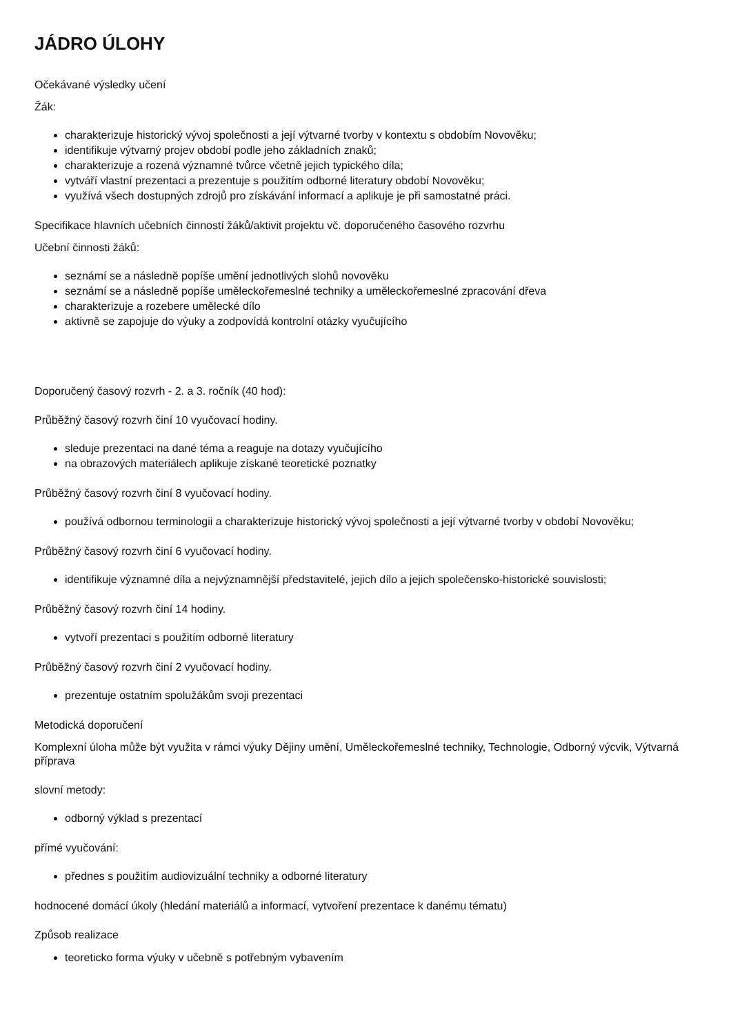JÁDRO ÚLOHY
Očekávané výsledky učení
Žák:
charakterizuje historický vývoj společnosti a její výtvarné tvorby v kontextu s obdobím Novověku;
identifikuje výtvarný projev období podle jeho základních znaků;
charakterizuje a rozená významné tvůrce včetně jejich typického díla;
vytváří vlastní prezentaci a prezentuje s použitím odborné literatury období Novověku;
využívá všech dostupných zdrojů pro získávání informací a aplikuje je při samostatné práci.
Specifikace hlavních učebních činností žáků/aktivit projektu vč. doporučeného časového rozvrhu
Učební činnosti žáků:
seznámí se a následně popíše umění jednotlivých slohů novověku
seznámí se a následně popíše uměleckořemeslné techniky a uměleckořemeslné zpracování dřeva
charakterizuje a rozebere umělecké dílo
aktivně se zapojuje do výuky a zodpovídá kontrolní otázky vyučujícího
Doporučený časový rozvrh - 2. a 3. ročník (40 hod):
Průběžný časový rozvrh činí 10 vyučovací hodiny.
sleduje prezentaci na dané téma a reaguje na dotazy vyučujícího
na obrazových materiálech aplikuje získané teoretické poznatky
Průběžný časový rozvrh činí 8 vyučovací hodiny.
používá odbornou terminologii a charakterizuje historický vývoj společnosti a její výtvarné tvorby v období Novověku;
Průběžný časový rozvrh činí 6 vyučovací hodiny.
identifikuje významné díla a nejvýznamnější představitelé, jejich dílo a jejich společensko-historické souvislosti;
Průběžný časový rozvrh činí 14 hodiny.
vytvoří prezentaci s použitím odborné literatury
Průběžný časový rozvrh činí 2 vyučovací hodiny.
prezentuje ostatním spolužákům svoji prezentaci
Metodická doporučení
Komplexní úloha může být využita v rámci výuky Dějiny umění, Uměleckořemeslné techniky, Technologie, Odborný výcvik, Výtvarná příprava
slovní metody:
odborný výklad s prezentací
přímé vyučování:
přednes s použitím audiovizuální techniky a odborné literatury
hodnocené domácí úkoly (hledání materiálů a informací, vytvoření prezentace k danému tématu)
Způsob realizace
teoreticko forma výuky v učebně s potřebným vybavením